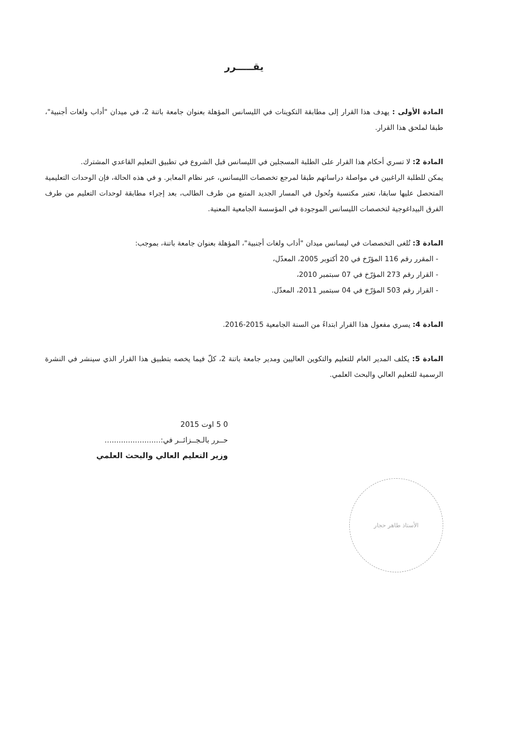يقـــــرر
المادة الأولى : يهدف هذا القرار إلى مطابقة التكوينات في الليسانس المؤهلة بعنوان جامعة باتنة 2، في ميدان "أداب ولغات أجنبية"، طبقا لملحق هذا القرار.
المادة 2: لا تسري أحكام هذا القرار على الطلبة المسجلين في الليسانس قبل الشروع في تطبيق التعليم القاعدي المشترك.
يمكن للطلبة الراغبين في مواصلة دراساتهم طبقا لمرجع تخصصات الليسانس، عبر نظام المعابر. و في هذه الحالة، فإن الوحدات التعليمية المتحصل عليها سابقا، تعتبر مكتسبة وتُحول في المسار الجديد المتبع من طرف الطالب، بعد إجراء مطابقة لوحدات التعليم من طرف الفرق البيداغوجية لتخصصات الليسانس الموجودة في المؤسسة الجامعية المعنية.
المادة 3: تُلغى التخصصات في ليسانس ميدان "أداب ولغات أجنبية"، المؤهلة بعنوان جامعة باتنة، بموجب:
- المقرر رقم 116 المؤرّخ في 20 أكتوبر 2005، المعدّل،
- القرار رقم 273 المؤرّخ في 07 سبتمبر 2010،
- القرار رقم 503 المؤرّخ في 04 سبتمبر 2011، المعدّل.
المادة 4: يسري مفعول هذا القرار ابتداءً من السنة الجامعية 2015-2016.
المادة 5: يكلف المدير العام للتعليم والتكوين العاليين ومدير جامعة باتنة 2، كلّ فيما يخصه بتطبيق هذا القرار الذي سينشر في النشرة الرسمية للتعليم العالي والبحث العلمي.
0 5 اوت 2015
حــرر بالـجــزائــر في:........................
وزير التعليم العالي والبحث العلمي
الأستاذ طاهر حجار